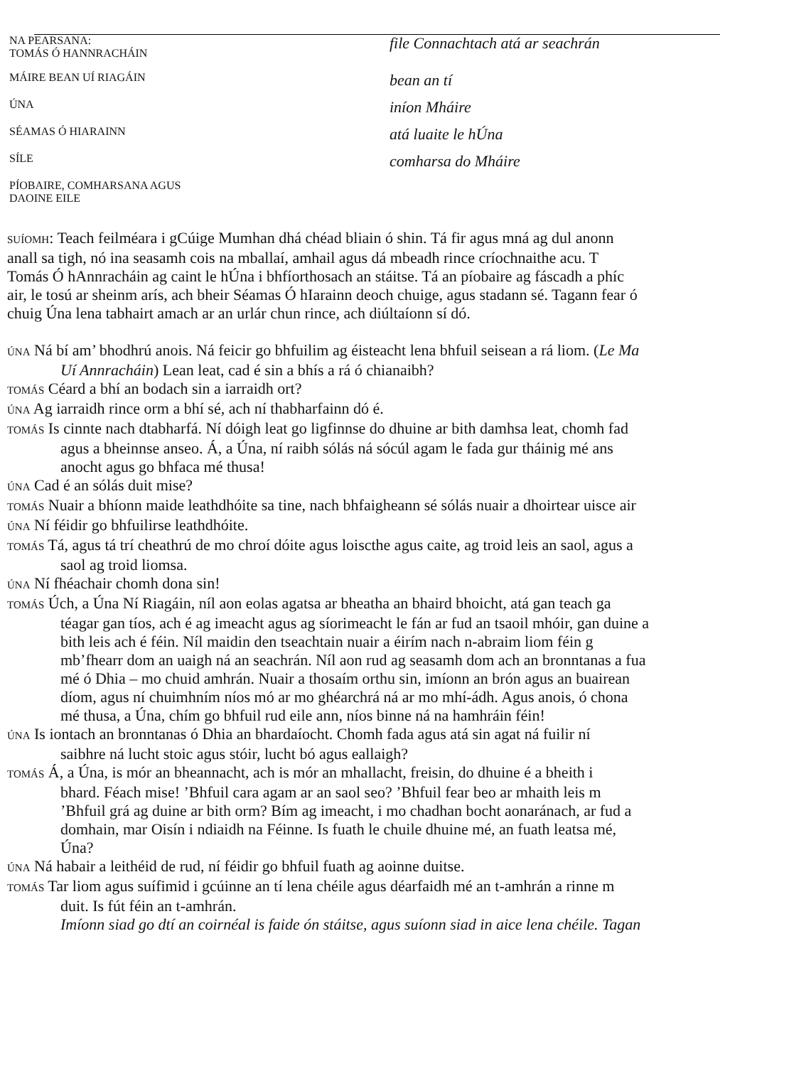NA PEARSANA:
TOMÁS Ó HANNRACHÁIN
file Connachtach atá ar seachrán
MÁIRE BEAN UÍ RIAGÁIN
bean an tí
ÚNA
iníon Mháire
SÉAMAS Ó HIARAINN
atá luaite le hÚna
SÍLE
comharsa do Mháire
PÍOBAIRE, COMHARSANA AGUS
DAOINE EILE
SUÍOMH: Teach feilméara i gCúige Mumhan dhá chéad bliain ó shin. Tá fir agus mná ag dul anonn
anall sa tigh, nó ina seasamh cois na mballaí, amhail agus dá mbeadh rince críochnaithe acu. T
Tomás Ó hAnnracháin ag caint le hÚna i bhfíorthosach an stáitse. Tá an píobaire ag fáscadh a phíc
air, le tosú ar sheinm arís, ach bheir Séamas Ó hIarainn deoch chuige, agus stadann sé. Tagann fear ó
chuig Úna lena tabhairt amach ar an urlár chun rince, ach diúltaíonn sí dó.
ÚNA Ná bí am’ bhodhrú anois. Ná feicir go bhfuilim ag éisteacht lena bhfuil seisean a rá liom. (Le Ma
Uí Annracháin) Lean leat, cad é sin a bhís a rá ó chianaibh?
TOMÁS Céard a bhí an bodach sin a iarraidh ort?
ÚNA Ag iarraidh rince orm a bhí sé, ach ní thabharfainn dó é.
TOMÁS Is cinnte nach dtabharfá. Ní dóigh leat go ligfinnse do dhuine ar bith damhsa leat, chomh fad
agus a bheinnse anseo. Á, a Úna, ní raibh sólás ná sócúl agam le fada gur tháinig mé ans
anocht agus go bhfaca mé thusa!
ÚNA Cad é an sólás duit mise?
TOMÁS Nuair a bhíonn maide leathdhóite sa tine, nach bhfaigheann sé sólás nuair a dhoirtear uisce air
ÚNA Ní féidir go bhfuilirse leathdhóite.
TOMÁS Tá, agus tá trí cheathrú de mo chroí dóite agus loiscthe agus caite, ag troid leis an saol, agus a
saol ag troid liomsa.
ÚNA Ní fhéachair chomh dona sin!
TOMÁS Úch, a Úna Ní Riagáin, níl aon eolas agatsa ar bheatha an bhaird bhoicht, atá gan teach ga
téagar gan tíos, ach é ag imeacht agus ag síorimeacht le fán ar fud an tsaoil mhóir, gan duine a
bith leis ach é féin. Níl maidin den tseachtain nuair a éirím nach n-abraim liom féin g
mb’fhearr dom an uaigh ná an seachrán. Níl aon rud ag seasamh dom ach an bronntanas a fua
mé ó Dhia – mo chuid amhrán. Nuair a thosaím orthu sin, imíonn an brón agus an buairean
díom, agus ní chuimhním níos mó ar mo ghéarchrá ná ar mo mhí-ádh. Agus anois, ó chona
mé thusa, a Úna, chím go bhfuil rud eile ann, níos binne ná na hamhráin féin!
ÚNA Is iontach an bronntanas ó Dhia an bhardaíocht. Chomh fada agus atá sin agat ná fuilir ní
saibhre ná lucht stoic agus stóir, lucht bó agus eallaigh?
TOMÁS Á, a Úna, is mór an bheannacht, ach is mór an mhallacht, freisin, do dhuine é a bheith i
bhard. Féach mise! ’Bhfuil cara agam ar an saol seo? ’Bhfuil fear beo ar mhaith leis m
’Bhfuil grá ag duine ar bith orm? Bím ag imeacht, i mo chadhan bocht aonaránach, ar fud a
domhain, mar Oisín i ndiaidh na Féinne. Is fuath le chuile dhuine mé, an fuath leatsa mé,
Úna?
ÚNA Ná habair a leithéid de rud, ní féidir go bhfuil fuath ag aoinne duitse.
TOMÁS Tar liom agus suífimid i gcúinne an tí lena chéile agus déarfaidh mé an t-amhrán a rinne m
duit. Is fút féin an t-amhrán.
Imíonn siad go dtí an coirnéal is faide ón stáitse, agus suíonn siad in aice lena chéile. Tagan